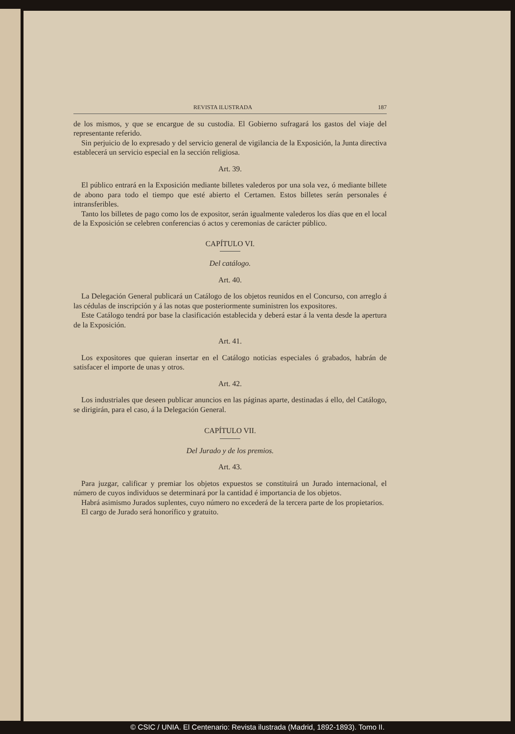REVISTA ILUSTRADA 187
de los mismos, y que se encargue de su custodia. El Gobierno sufragará los gastos del viaje del representante referido.
Sin perjuicio de lo expresado y del servicio general de vigilancia de la Exposición, la Junta directiva establecerá un servicio especial en la sección religiosa.
Art. 39.
El público entrará en la Exposición mediante billetes valederos por una sola vez, ó mediante billete de abono para todo el tiempo que esté abierto el Certamen. Estos billetes serán personales é intransferibles.
Tanto los billetes de pago como los de expositor, serán igualmente valederos los días que en el local de la Exposición se celebren conferencias ó actos y ceremonias de carácter público.
CAPÍTULO VI.
Del catálogo.
Art. 40.
La Delegación General publicará un Catálogo de los objetos reunidos en el Concurso, con arreglo á las cédulas de inscripción y á las notas que posteriormente suministren los expositores.
Este Catálogo tendrá por base la clasificación establecida y deberá estar á la venta desde la apertura de la Exposición.
Art. 41.
Los expositores que quieran insertar en el Catálogo noticias especiales ó grabados, habrán de satisfacer el importe de unas y otros.
Art. 42.
Los industriales que deseen publicar anuncios en las páginas aparte, destinadas á ello, del Catálogo, se dirigirán, para el caso, á la Delegación General.
CAPÍTULO VII.
Del Jurado y de los premios.
Art. 43.
Para juzgar, calificar y premiar los objetos expuestos se constituirá un Jurado internacional, el número de cuyos individuos se determinará por la cantidad é importancia de los objetos.
Habrá asimismo Jurados suplentes, cuyo número no excederá de la tercera parte de los propietarios.
El cargo de Jurado será honorífico y gratuito.
© CSIC / UNIA. El Centenario: Revista ilustrada (Madrid, 1892-1893). Tomo II.